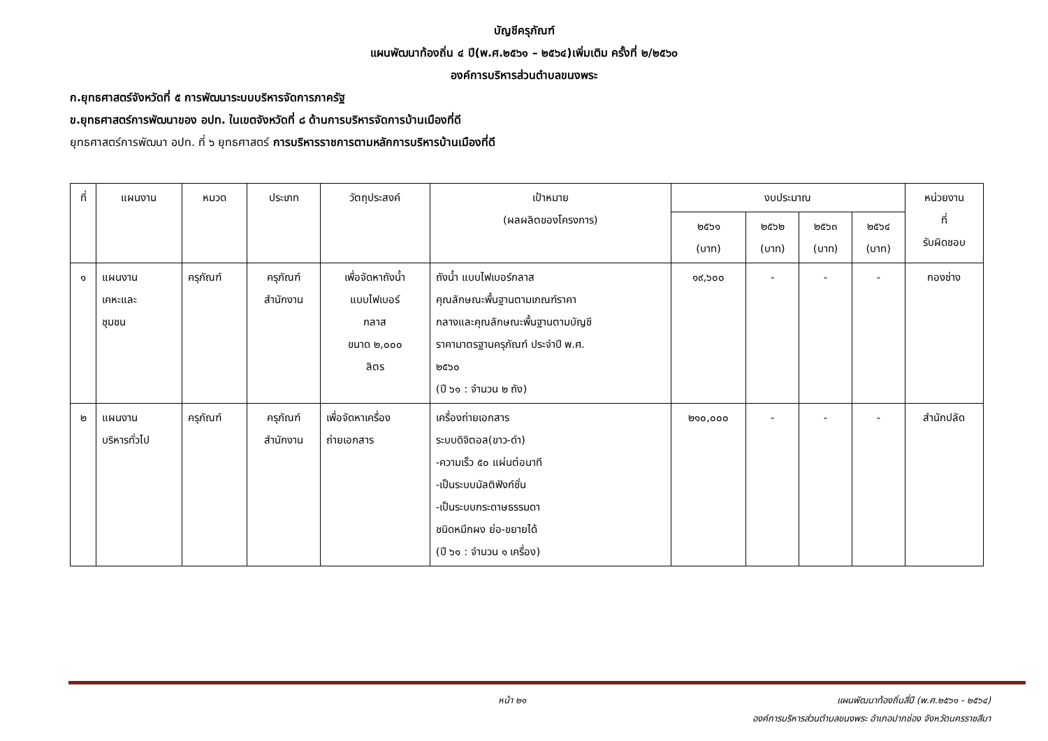บัญชีครุภัณฑ์
แผนพัฒนาท้องถิ่น ๔ ปี(พ.ศ.๒๕๖๑ – ๒๕๖๔)เพิ่มเติม ครั้งที่ ๒/๒๕๖๐
องค์การบริหารส่วนตำบลขนงพระ
ก.ยุทธศาสตร์จังหวัดที่ ๕ การพัฒนาระบบบริหารจัดการภาครัฐ
ข.ยุทธศาสตร์การพัฒนาของ อปท. ในเขตจังหวัดที่ ๘ ด้านการบริหารจัดการบ้านเมืองที่ดี
ยุทธศาสตร์การพัฒนา อปท. ที่ ๖ ยุทธศาสตร์ การบริหารราชการตามหลักการบริหารบ้านเมืองที่ดี
| ที่ | แผนงาน | หมวด | ประเภท | วัตถุประสงค์ | เป้าหมาย (ผลผลิตของโครงการ) | งบประมาณ | | | | หน่วยงาน ที่ รับผิดชอบ |
| --- | --- | --- | --- | --- | --- | --- | --- | --- | --- | --- |
| | | | | | | ๒๕๖๑ (บาท) | ๒๕๖๒ (บาท) | ๒๕๖๓ (บาท) | ๒๕๖๔ (บาท) | |
| ๑ | แผนงาน เคหะและ ชุมชน | ครุภัณฑ์ | ครุภัณฑ์ สำนักงาน | เพื่อจัดหาถังน้ำ แบบไฟเบอร์ กลาส ขนาด ๒,๐๐๐ ลิตร | ถังน้ำ แบบไฟเบอร์กลาส คุณลักษณะพื้นฐานตามเกณฑ์ราคา กลางและคุณลักษณะพื้นฐานตามบัญชี ราคามาตรฐานครุภัณฑ์ ประจำปี พ.ศ. ๒๕๖๐ (ปี ๖๑ : จำนวน ๒ ถัง) | ๑๙,๖๐๐ | - | - | - | กองช่าง |
| ๒ | แผนงาน บริหารทั่วไป | ครุภัณฑ์ | ครุภัณฑ์ สำนักงาน | เพื่อจัดหาเครื่อง ถ่ายเอกสาร | เครื่องถ่ายเอกสาร ระบบดิจิตอล(ขาว-ดำ) -ความเร็ว ๕๐ แผ่นต่อนาที -เป็นระบบมัลติฟังก์ชั่น -เป็นระบบกระดาษธรรมดา ชนิดหมึกผง ย่อ-ขยายได้ (ปี ๖๑ : จำนวน ๑ เครื่อง) | ๒๑๐,๐๐๐ | - | - | - | สำนักปลัด |
หน้า ๒๑ แผนพัฒนาท้องถิ่นสี่ปี (พ.ศ.๒๕๖๑ - ๒๕๖๔)
องค์การบริหารส่วนตำบลขนงพระ อำเภอปากช่อง จังหวัดนครราชสีมา